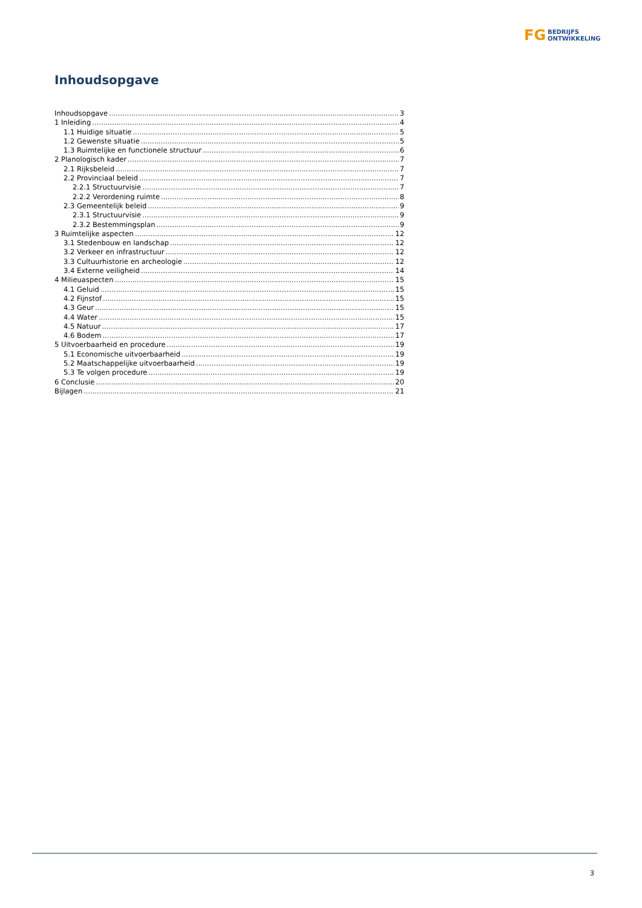FG BEDRIJFS
ONTWIKKELING
Inhoudsopgave
Inhoudsopgave 3
1 Inleiding 4
1.1 Huidige situatie 5
1.2 Gewenste situatie 5
1.3 Ruimtelijke en functionele structuur 6
2 Planologisch kader 7
2.1 Rijksbeleid 7
2.2 Provinciaal beleid 7
2.2.1 Structuurvisie 7
2.2.2 Verordening ruimte 8
2.3 Gemeentelijk beleid 9
2.3.1 Structuurvisie 9
2.3.2 Bestemmingsplan 9
3 Ruimtelijke aspecten 12
3.1 Stedenbouw en landschap 12
3.2 Verkeer en infrastructuur 12
3.3 Cultuurhistorie en archeologie 12
3.4 Externe veiligheid 14
4 Milieuaspecten 15
4.1 Geluid 15
4.2 Fijnstof 15
4.3 Geur 15
4.4 Water 15
4.5 Natuur 17
4.6 Bodem 17
5 Uitvoerbaarheid en procedure 19
5.1 Economische uitvoerbaarheid 19
5.2 Maatschappelijke uitvoerbaarheid 19
5.3 Te volgen procedure 19
6 Conclusie 20
Bijlagen 21
3